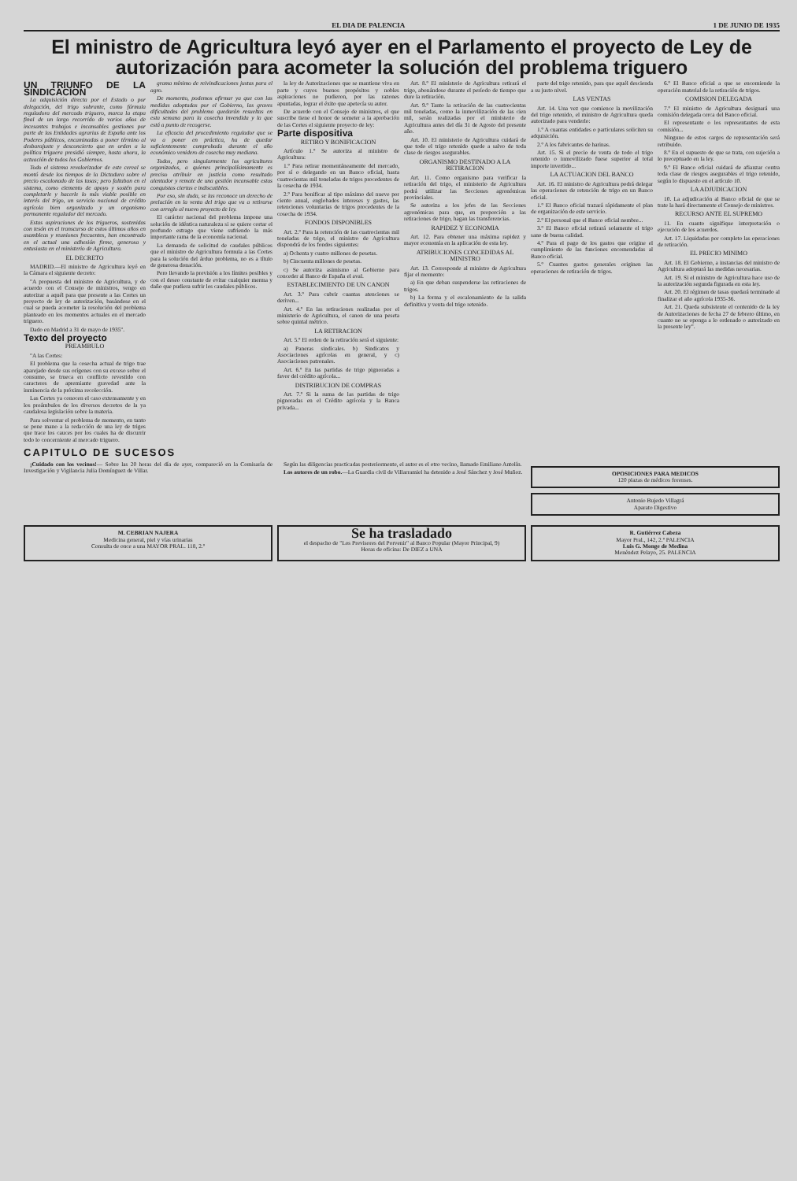EL DIA DE PALENCIA 1 DE JUNIO DE 1935
El ministro de Agricultura leyó ayer en el Parlamento el proyecto de Ley de autorización para acometer la solución del problema triguero
UN TRIUNFO DE LA SINDICACION
La adquisición directa por el Estado o por delegación, del trigo sobrante, como fórmula reguladora del mercado triguero, marca la etapa final de un largo recorrido de varios años de incesantes trabajos e incansables gestiones por parte de las Entidades agrarias de España ante los Poderes públicos, encaminadas a poner término al desbarajuste y desconcierto que en orden a la política triguera presidió siempre, hasta ahora, la actuación de todos los Gobiernos.
Todo el sistema revalorizador de este cereal se montó desde los tiempos de la Dictadura sobre el precio escalonado de las tasas; pero faltaban en el sistema, como elemento de apoyo y sostén para completarle y hacerle lo más viable posible en interés del trigo, un servicio nacional de crédito agrícola bien organizado y un organismo permanente regulador del mercado.
Estas aspiraciones de los trigueros, sostenidas con tesón en el transcurso de estos últimos años en asambleas y reuniones frecuentes, han encontrado en el actual una adhesión firme, generosa y entusiasta en el ministerio de Agricultura.
EL DECRETO
MADRID.—El ministro de Agricultura leyó en la Cámara el siguiente decreto:
"A propuesta del ministro de Agricultura, y de acuerdo con el Consejo de ministros, vengo en autorizar a aquél para que presente a las Cortes un proyecto de ley de autorización, basándose en el cual se pueda acometer la resolución del problema planteado en los momentos actuales en el mercado triguero.
Dado en Madrid a 31 de mayo de 1935".
Texto del proyecto
PREAMBULO
"A las Cortes:
El problema que la cosecha actual de trigo trae aparejado desde sus orígenes con su exceso sobre el consumo, se trueca en conflicto revestido con caracteres de apremiante gravedad ante la inminencia de la próxima recolección.
Las Cortes ya conocen el caso extensamente y en los preámbulos de los diversos decretos de la ya caudalosa legislación sobre la materia.
Para solventar el problema de momento, en tanto se pone mano a la redacción de una ley de trigos que trace los cauces por los cuales ha de discurrir todo lo concerniente al mercado triguero.
grama mínimo de reivindicaciones justas para el agro.
De momento, podemos afirmar ya que con las medidas adoptadas por el Gobierno, las graves dificultades del problema quedarán resueltas en esta semana para la cosecha invendida y la que está a punto de recogerse.
La eficacia del procedimiento regulador que se va a poner en práctica, ha de quedar suficientemente comprobada durante el año económico venidero de cosecha muy mediana.
Todos, pero singularmente los agricultores organizados, a quienes principalísimamente es preciso atribuir en justicia como resultado alentador y remate de una gestión incansable estas conquistas ciertas e indiscutibles.
Por eso, sin duda, se las reconoce un derecho de prelación en la venta del trigo que va a retirarse con arreglo al nuevo proyecto de ley.
El carácter nacional del problema impone una solución de idéntica naturaleza si se quiere cortar el profundo estrago que viene sufriendo la más importante rama de la economía nacional.
La demanda de solicitud de caudales públicos que el ministro de Agricultura formula a las Cortes para la solución del árduo problema, no es a título de generosa donación.
Pero llevando la previsión a los límites posibles y con el deseo constante de evitar cualquier merma y daño que pudiera sufrir los caudales públicos.
la ley de Autorizaciones que se mantiene viva en parte y cuyos buenos propósitos y nobles aspiraciones no pudieron, por las razones apuntadas, lograr el éxito que apetecía su autor.
De acuerdo con el Consejo de ministros, el que suscribe tiene el honor de someter a la aprobación de las Cortes el siguiente proyecto de ley:
Parte dispositiva
RETIRO Y BONIFICACION
Artículo 1.º Se autoriza al ministro de Agricultura:
1.º Para retirar momentáneamente del mercado, por sí o delegando en un Banco oficial, hasta cuatrocientas mil toneladas de trigos procedentes de la cosecha de 1934.
2.º Para bonificar al tipo máximo del nueve por ciento anual, englobados intereses y gastos, las retenciones voluntarias de trigos procedentes de la cosecha de 1934.
FONDOS DISPONIBLES
Art. 2.º Para la retención de las cuatrocientas mil toneladas de trigo, el ministro de Agricultura dispondrá de los fondos siguientes:
a) Ochenta y cuatro millones de pesetas.
b) Cincuenta millones de pesetas.
c) Se autoriza asimismo al Gobierno para conceder al Banco de España el aval.
ESTABLECIMIENTO DE UN CANON
Art. 3.º Para cubrir cuantas atenciones se deriven...
Art. 4.º En las retiraciones realizadas por el ministerio de Agricultura, el canon de una peseta sobre quintal métrico.
LA RETIRACION
Art. 5.º El orden de la retiración será el siguiente:
a) Paneras sindicales. b) Sindicatos y Asociaciones agrícolas en general, y c) Asociaciones patronales.
Art. 6.º En las partidas de trigo pignoradas a favor del crédito agrícola...
DISTRIBUCION DE COMPRAS
Art. 7.º Si la suma de las partidas de trigo pignoradas en el Crédito agrícola y la Banca privada...
Art. 8.º El ministerio de Agricultura retirará el trigo, abonándose durante el período de tiempo que dure la retiración.
Art. 9.º Tanto la retiración de las cuatrocientas mil toneladas, como la inmovilización de las cien mil, serán realizadas por el ministerio de Agricultura antes del día 31 de Agosto del presente año.
Art. 10. El ministerio de Agricultura cuidará de que todo el trigo retenido quede a salvo de toda clase de riesgos asegurables.
ORGANISMO DESTINADO A LA RETIRACION
Art. 11. Como organismo para verificar la retiración del trigo, el ministerio de Agricultura podrá utilizar las Secciones agronómicas provinciales.
Se autoriza a los jefes de las Secciones agronómicas para que, en proporción a las retiraciones de trigo, hagan las transferencias.
RAPIDEZ Y ECONOMIA
Art. 12. Para obtener una máxima rapidez y mayor economía en la aplicación de esta ley.
ATRIBUCIONES CONCEDIDAS AL MINISTRO
Art. 13. Corresponde al ministro de Agricultura fijar el momento:
a) En que deban suspenderse las retiraciones de trigos.
b) La forma y el escalonamiento de la salida definitiva y venta del trigo retenido.
parte del trigo retenido, para que aquél descienda a su justo nivel.
LAS VENTAS
Art. 14. Una vez que comience la movilización del trigo retenido, el ministro de Agricultura queda autorizado para venderlo:
1.º A cuantas entidades o particulares soliciten su adquisición.
2.º A los fabricantes de harinas.
Art. 15. Si el precio de venta de todo el trigo retenido o inmovilizado fuese superior al total importe invertido...
LA ACTUACION DEL BANCO
Art. 16. El ministro de Agricultura podrá delegar las operaciones de retención de trigo en un Banco oficial.
1.º El Banco oficial trazará rápidamente el plan de organización de este servicio.
2.º El personal que el Banco oficial nombre...
3.º El Banco oficial retirará solamente el trigo sano de buena calidad.
4.º Para el pago de los gastos que origine el cumplimiento de las funciones encomendadas al Banco oficial.
5.º Cuantos gastos generales originen las operaciones de retiración de trigos.
6.º El Banco oficial a que se encomiende la operación material de la retiración de trigos.
COMISION DELEGADA
7.º El ministro de Agricultura designará una comisión delegada cerca del Banco oficial.
El representante o los representantes de esta comisión...
Ninguno de estos cargos de representación será retribuido.
8.º En el supuesto de que se trata, con sujeción a lo preceptuado en la ley.
9.º El Banco oficial cuidará de afianzar contra toda clase de riesgos asegurables el trigo retenido, según lo dispuesto en el artículo 10.
LA ADJUDICACION
10. La adjudicación al Banco oficial de que se trate la hará directamente el Consejo de ministros.
RECURSO ANTE EL SUPREMO
11. En cuanto signifique interpretación o ejecución de los acuerdos.
Art. 17. Liquidadas por completo las operaciones de retiración.
EL PRECIO MINIMO
Art. 18. El Gobierno, a instancias del ministro de Agricultura adoptará las medidas necesarias.
Art. 19. Si el ministro de Agricultura hace uso de la autorización segunda figurada en esta ley.
Art. 20. El régimen de tasas quedará terminado al finalizar el año agrícola 1935-36.
Art. 21. Queda subsistente el contenido de la ley de Autorizaciones de fecha 27 de febrero último, en cuanto no se oponga a lo ordenado o autorizado en la presente ley".
CAPITULO DE SUCESOS
¡Cuidado con los vecinos!— Sobre las 20 horas del día de ayer, compareció en la Comisaría de Investigación y Vigilancia Julia Domínguez de Villar.
Según las diligencias practicadas posteriormente, el autor es el otro vecino, llamado Emiliano Antolín.
Los autores de un robo.—La Guardia civil de Villarramiel ha detenido a José Sánchez y José Muñoz.
OPOSICIONES PARA MEDICOS
120 plazas de médicos forenses.
Antonio Bujedo Villagrá
Aparato Digestivo
M. CEBRIAN NAJERA
Medicina general, piel y vías urinarias
Consulta de once a una MAYOR PRAL. 118, 2.º
Se ha trasladado
el despacho de "Los Previsores del Porvenir" al Banco Popular (Mayor Principal, 9)
Horas de oficina: De DIEZ a UNA
R. Gutiérrez Cabeza
Mayor Pral., 142, 2.º PALENCIA
Luis G. Monge de Medina
Menéndez Pelayo, 25. PALENCIA